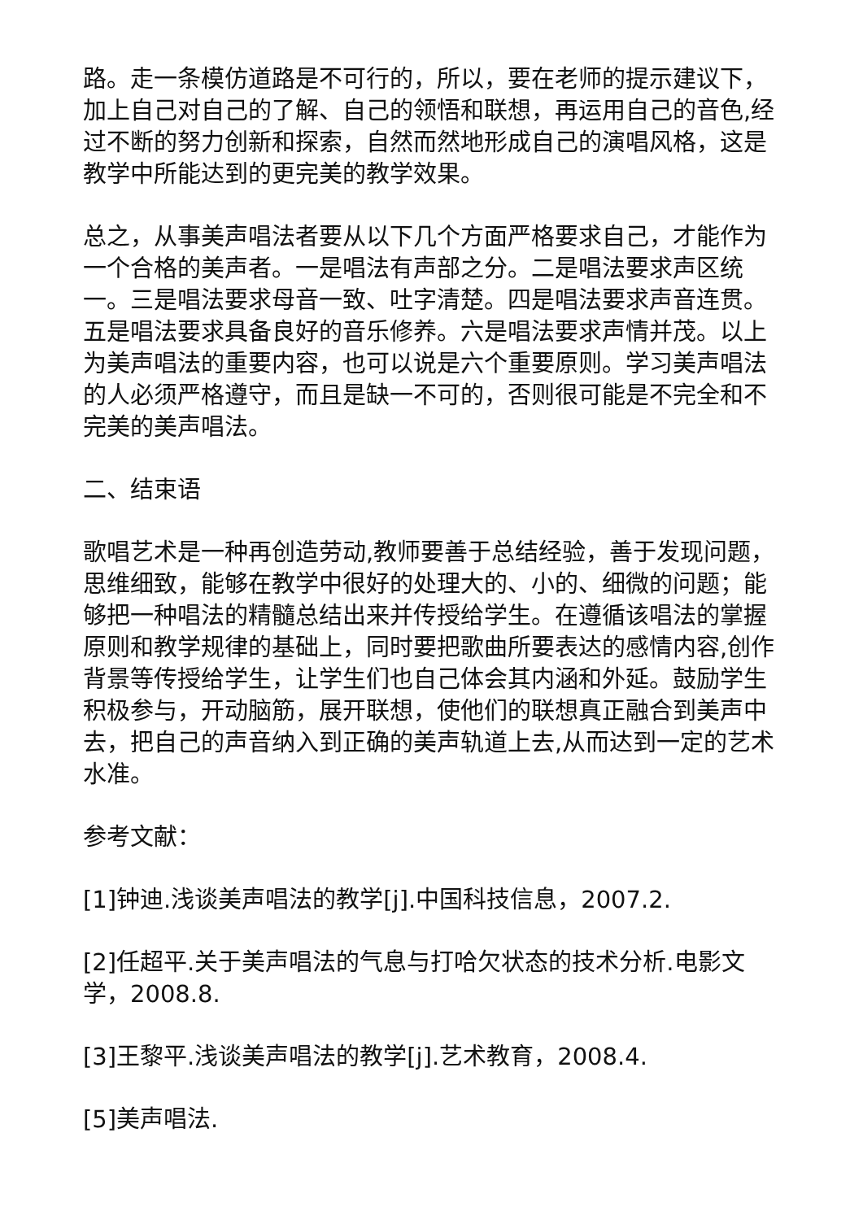路。走一条模仿道路是不可行的，所以，要在老师的提示建议下，加上自己对自己的了解、自己的领悟和联想，再运用自己的音色,经过不断的努力创新和探索，自然而然地形成自己的演唱风格，这是教学中所能达到的更完美的教学效果。
总之，从事美声唱法者要从以下几个方面严格要求自己，才能作为一个合格的美声者。一是唱法有声部之分。二是唱法要求声区统一。三是唱法要求母音一致、吐字清楚。四是唱法要求声音连贯。五是唱法要求具备良好的音乐修养。六是唱法要求声情并茂。以上为美声唱法的重要内容，也可以说是六个重要原则。学习美声唱法的人必须严格遵守，而且是缺一不可的，否则很可能是不完全和不完美的美声唱法。
二、结束语
歌唱艺术是一种再创造劳动,教师要善于总结经验，善于发现问题，思维细致，能够在教学中很好的处理大的、小的、细微的问题；能够把一种唱法的精髓总结出来并传授给学生。在遵循该唱法的掌握原则和教学规律的基础上，同时要把歌曲所要表达的感情内容,创作背景等传授给学生，让学生们也自己体会其内涵和外延。鼓励学生积极参与，开动脑筋，展开联想，使他们的联想真正融合到美声中去，把自己的声音纳入到正确的美声轨道上去,从而达到一定的艺术水准。
参考文献：
[1]钟迪.浅谈美声唱法的教学[j].中国科技信息，2007.2.
[2]任超平.关于美声唱法的气息与打哈欠状态的技术分析.电影文学，2008.8.
[3]王黎平.浅谈美声唱法的教学[j].艺术教育，2008.4.
[5]美声唱法.